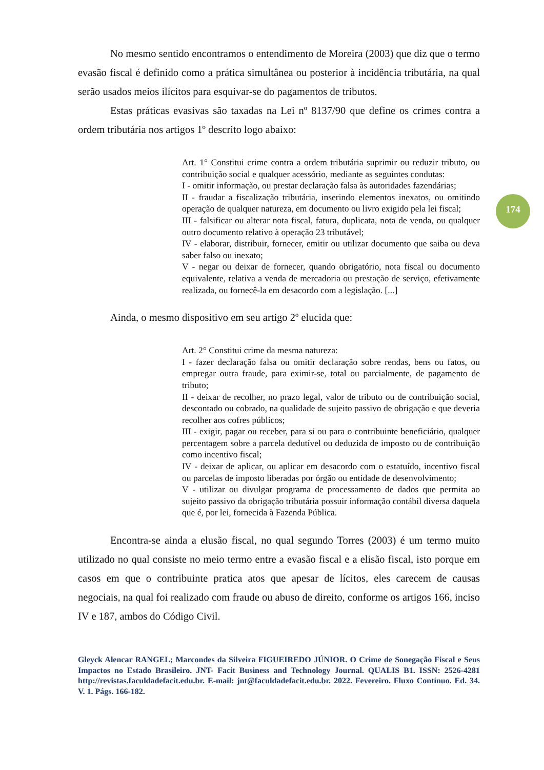174
No mesmo sentido encontramos o entendimento de Moreira (2003) que diz que o termo evasão fiscal é definido como a prática simultânea ou posterior à incidência tributária, na qual serão usados meios ilícitos para esquivar-se do pagamentos de tributos.
Estas práticas evasivas são taxadas na Lei nº 8137/90 que define os crimes contra a ordem tributária nos artigos 1º descrito logo abaixo:
Art. 1° Constitui crime contra a ordem tributária suprimir ou reduzir tributo, ou contribuição social e qualquer acessório, mediante as seguintes condutas:
I - omitir informação, ou prestar declaração falsa às autoridades fazendárias;
II - fraudar a fiscalização tributária, inserindo elementos inexatos, ou omitindo operação de qualquer natureza, em documento ou livro exigido pela lei fiscal;
III - falsificar ou alterar nota fiscal, fatura, duplicata, nota de venda, ou qualquer outro documento relativo à operação 23 tributável;
IV - elaborar, distribuir, fornecer, emitir ou utilizar documento que saiba ou deva saber falso ou inexato;
V - negar ou deixar de fornecer, quando obrigatório, nota fiscal ou documento equivalente, relativa a venda de mercadoria ou prestação de serviço, efetivamente realizada, ou fornecê-la em desacordo com a legislação. [...]
Ainda, o mesmo dispositivo em seu artigo 2º elucida que:
Art. 2° Constitui crime da mesma natureza:
I - fazer declaração falsa ou omitir declaração sobre rendas, bens ou fatos, ou empregar outra fraude, para eximir-se, total ou parcialmente, de pagamento de tributo;
II - deixar de recolher, no prazo legal, valor de tributo ou de contribuição social, descontado ou cobrado, na qualidade de sujeito passivo de obrigação e que deveria recolher aos cofres públicos;
III - exigir, pagar ou receber, para si ou para o contribuinte beneficiário, qualquer percentagem sobre a parcela dedutível ou deduzida de imposto ou de contribuição como incentivo fiscal;
IV - deixar de aplicar, ou aplicar em desacordo com o estatuído, incentivo fiscal ou parcelas de imposto liberadas por órgão ou entidade de desenvolvimento;
V - utilizar ou divulgar programa de processamento de dados que permita ao sujeito passivo da obrigação tributária possuir informação contábil diversa daquela que é, por lei, fornecida à Fazenda Pública.
Encontra-se ainda a elusão fiscal, no qual segundo Torres (2003) é um termo muito utilizado no qual consiste no meio termo entre a evasão fiscal e a elisão fiscal, isto porque em casos em que o contribuinte pratica atos que apesar de lícitos, eles carecem de causas negociais, na qual foi realizado com fraude ou abuso de direito, conforme os artigos 166, inciso IV e 187, ambos do Código Civil.
Gleyck Alencar RANGEL; Marcondes da Silveira FIGUEIREDO JÚNIOR. O Crime de Sonegação Fiscal e Seus Impactos no Estado Brasileiro. JNT- Facit Business and Technology Journal. QUALIS B1. ISSN: 2526-4281 http://revistas.faculdadefacit.edu.br. E-mail: jnt@faculdadefacit.edu.br. 2022. Fevereiro. Fluxo Contínuo. Ed. 34. V. 1. Págs. 166-182.